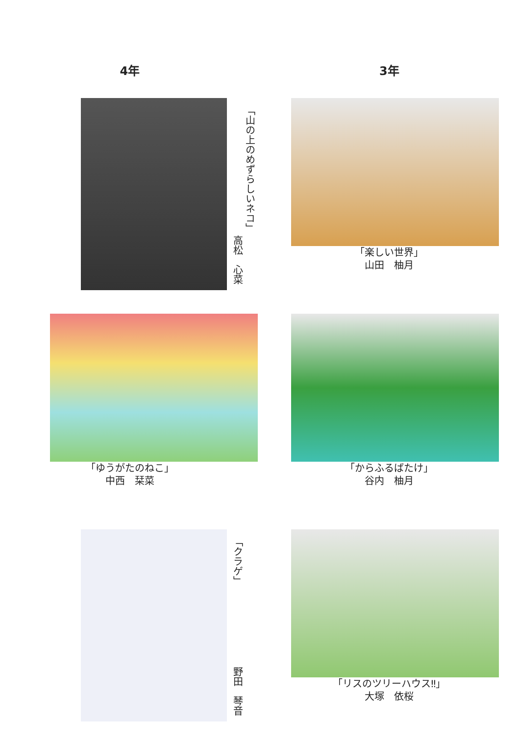4年
「山の上のめずらしいネコ」
高松　心菜
「ゆうがたのねこ」
中西　栞菜
「クラゲ」
野田　琴音
3年
「楽しい世界」
山田　柚月
「からふるばたけ」
谷内　柚月
「リスのツリーハウス‼」
大塚　依桜